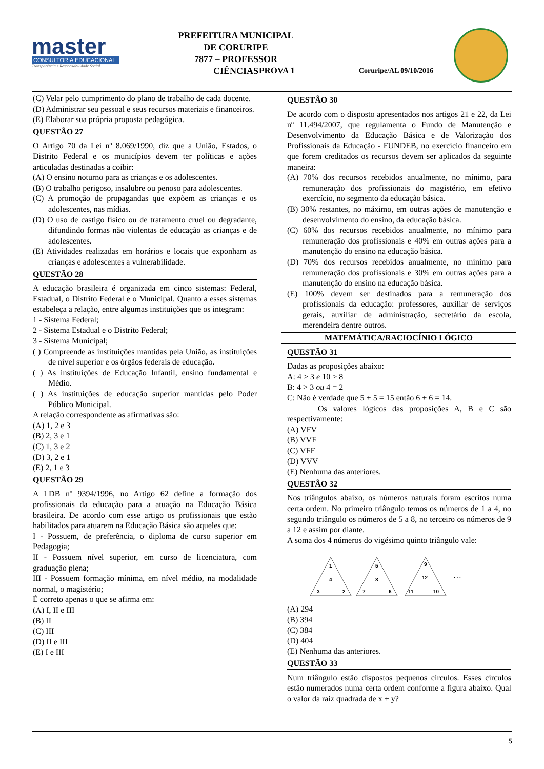master
CONSULTORIA EDUCACIONAL
Transparência e Responsabilidade Social
PREFEITURA MUNICIPAL DE CORURIPE
7877 – PROFESSOR CIÊNCIAS
PROVA 1 Coruripe/AL 09/10/2016
(C) Velar pelo cumprimento do plano de trabalho de cada docente.
(D) Administrar seu pessoal e seus recursos materiais e financeiros.
(E) Elaborar sua própria proposta pedagógica.
QUESTÃO 27
O Artigo 70 da Lei nº 8.069/1990, diz que a União, Estados, o Distrito Federal e os municípios devem ter políticas e ações articuladas destinadas a coibir:
(A) O ensino noturno para as crianças e os adolescentes.
(B) O trabalho perigoso, insalubre ou penoso para adolescentes.
(C) A promoção de propagandas que expõem as crianças e os adolescentes, nas mídias.
(D) O uso de castigo físico ou de tratamento cruel ou degradante, difundindo formas não violentas de educação as crianças e de adolescentes.
(E) Atividades realizadas em horários e locais que exponham as crianças e adolescentes a vulnerabilidade.
QUESTÃO 28
A educação brasileira é organizada em cinco sistemas: Federal, Estadual, o Distrito Federal e o Municipal. Quanto a esses sistemas estabeleça a relação, entre algumas instituições que os integram:
1 - Sistema Federal;
2 - Sistema Estadual e o Distrito Federal;
3 - Sistema Municipal;
( ) Compreende as instituições mantidas pela União, as instituições de nível superior e os órgãos federais de educação.
( ) As instituições de Educação Infantil, ensino fundamental e Médio.
( ) As instituições de educação superior mantidas pelo Poder Público Municipal.
A relação correspondente as afirmativas são:
(A) 1, 2 e 3
(B) 2, 3 e 1
(C) 1, 3 e 2
(D) 3, 2 e 1
(E) 2, 1 e 3
QUESTÃO 29
A LDB nº 9394/1996, no Artigo 62 define a formação dos profissionais da educação para a atuação na Educação Básica brasileira. De acordo com esse artigo os profissionais que estão habilitados para atuarem na Educação Básica são aqueles que:
I - Possuem, de preferência, o diploma de curso superior em Pedagogia;
II - Possuem nível superior, em curso de licenciatura, com graduação plena;
III - Possuem formação mínima, em nível médio, na modalidade normal, o magistério;
É correto apenas o que se afirma em:
(A) I, II e III
(B) II
(C) III
(D) II e III
(E) I e III
QUESTÃO 30
De acordo com o disposto apresentados nos artigos 21 e 22, da Lei nº 11.494/2007, que regulamenta o Fundo de Manutenção e Desenvolvimento da Educação Básica e de Valorização dos Profissionais da Educação - FUNDEB, no exercício financeiro em que forem creditados os recursos devem ser aplicados da seguinte maneira:
(A) 70% dos recursos recebidos anualmente, no mínimo, para remuneração dos profissionais do magistério, em efetivo exercício, no segmento da educação básica.
(B) 30% restantes, no máximo, em outras ações de manutenção e desenvolvimento do ensino, da educação básica.
(C) 60% dos recursos recebidos anualmente, no mínimo para remuneração dos profissionais e 40% em outras ações para a manutenção do ensino na educação básica.
(D) 70% dos recursos recebidos anualmente, no mínimo para remuneração dos profissionais e 30% em outras ações para a manutenção do ensino na educação básica.
(E) 100% devem ser destinados para a remuneração dos profissionais da educação: professores, auxiliar de serviços gerais, auxiliar de administração, secretário da escola, merendeira dentre outros.
MATEMÁTICA/RACIOCÍNIO LÓGICO
QUESTÃO 31
Dadas as proposições abaixo:
A: 4 > 3 e 10 > 8
B: 4 > 3 ou 4 = 2
C: Não é verdade que 5 + 5 = 15 então 6 + 6 = 14.
Os valores lógicos das proposições A, B e C são respectivamente:
(A) VFV
(B) VVF
(C) VFF
(D) VVV
(E) Nenhuma das anteriores.
QUESTÃO 32
Nos triângulos abaixo, os números naturais foram escritos numa certa ordem. No primeiro triângulo temos os números de 1 a 4, no segundo triângulo os números de 5 a 8, no terceiro os números de 9 a 12 e assim por diante.
A soma dos 4 números do vigésimo quinto triângulo vale:
1
4
3
2
5
8
7
6
9
12
11
10
. . .
(A) 294
(B) 394
(C) 384
(D) 404
(E) Nenhuma das anteriores.
QUESTÃO 33
Num triângulo estão dispostos pequenos círculos. Esses círculos estão numerados numa certa ordem conforme a figura abaixo. Qual o valor da raiz quadrada de x + y?
5